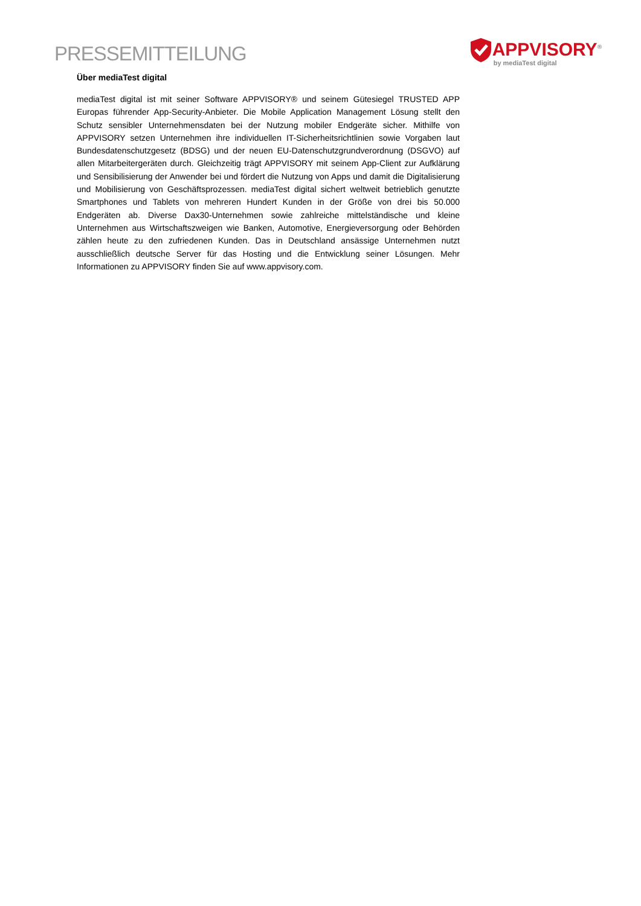PRESSEMITTEILUNG
APPVISORY<sup>®</sup>
by mediaTest digital
Über mediaTest digital
mediaTest digital ist mit seiner Software APPVISORY® und seinem Gütesiegel TRUSTED APP Europas führender App-Security-Anbieter. Die Mobile Application Management Lösung stellt den Schutz sensibler Unternehmensdaten bei der Nutzung mobiler Endgeräte sicher. Mithilfe von APPVISORY setzen Unternehmen ihre individuellen IT-Sicherheitsrichtlinien sowie Vorgaben laut Bundesdatenschutzgesetz (BDSG) und der neuen EU-Datenschutzgrundverordnung (DSGVO) auf allen Mitarbeitergeräten durch. Gleichzeitig trägt APPVISORY mit seinem App-Client zur Aufklärung und Sensibilisierung der Anwender bei und fördert die Nutzung von Apps und damit die Digitalisierung und Mobilisierung von Geschäftsprozessen. mediaTest digital sichert weltweit betrieblich genutzte Smartphones und Tablets von mehreren Hundert Kunden in der Größe von drei bis 50.000 Endgeräten ab. Diverse Dax30-Unternehmen sowie zahlreiche mittelständische und kleine Unternehmen aus Wirtschaftszweigen wie Banken, Automotive, Energieversorgung oder Behörden zählen heute zu den zufriedenen Kunden. Das in Deutschland ansässige Unternehmen nutzt ausschließlich deutsche Server für das Hosting und die Entwicklung seiner Lösungen. Mehr Informationen zu APPVISORY finden Sie auf www.appvisory.com.